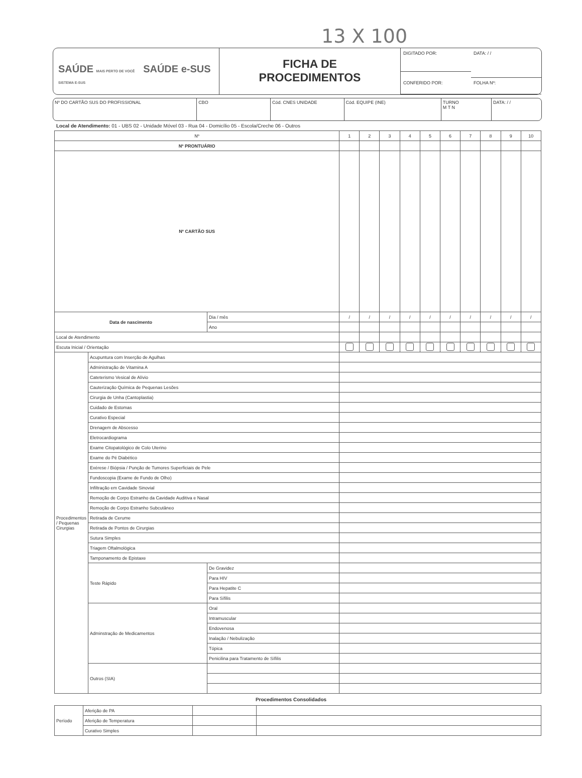13 X 100
SAÚDE MAIS PERTO DE VOCÊ SAÚDE e-SUS SISTEMA E-SUS
FICHA DE
PROCEDIMENTOS
DIGITADO POR:
DATA: / /
CONFERIDO POR:
FOLHA Nº:
Nº DO CARTÃO SUS DO PROFISSIONAL
CBO Cód. CNES UNIDADE Cód. EQUIPE (INE) TURNO
M T N
DATA: / /
Local de Atendimento: 01 - UBS 02 - Unidade Móvel 03 - Rua 04 - Domicílio 05 - Escola/Creche 06 - Outros
| Nº | | | 1 | 2 | 3 | 4 | 5 | 6 | 7 | 8 | 9 | 10 |
| --- | --- | --- | --- | --- | --- | --- | --- | --- | --- | --- | --- | --- |
| Nº PRONTUÁRIO | | | | | | | | | | | | |
| Nº CARTÃO SUS | | | | | | | | | | | | |
| Data de nascimento | | Dia / mês | / | / | / | / | / | / | / | / | / | / |
| | | Ano | | | | | | | | | | |
| Local de Atendimento | | | | | | | | | | | | |
| Escuta Inicial / Orientação | | | | | | | | | | | | |
| Procedimentos / Pequenas Cirurgias | Acupuntura com Inserção de Agulhas | | | | | | | | | | | |
| | Administração de Vitamina A | | | | | | | | | | | |
| | Cateterismo Vesical de Alívio | | | | | | | | | | | |
| | Cauterização Química de Pequenas Lesões | | | | | | | | | | | |
| | Cirurgia de Unha (Cantoplastia) | | | | | | | | | | | |
| | Cuidado de Estomas | | | | | | | | | | | |
| | Curativo Especial | | | | | | | | | | | |
| | Drenagem de Abscesso | | | | | | | | | | | |
| | Eletrocardiograma | | | | | | | | | | | |
| | Exame Citopatológico de Colo Uterino | | | | | | | | | | | |
| | Exame do Pé Diabético | | | | | | | | | | | |
| | Exérese / Biópsia / Punção de Tumores Superficiais de Pele | | | | | | | | | | | |
| | Fundoscopia (Exame de Fundo de Olho) | | | | | | | | | | | |
| | Infiltração em Cavidade Sinovial | | | | | | | | | | | |
| | Remoção de Corpo Estranho da Cavidade Auditiva e Nasal | | | | | | | | | | | |
| | Remoção de Corpo Estranho Subcutâneo | | | | | | | | | | | |
| | Retirada de Cerume | | | | | | | | | | | |
| | Retirada de Pontos de Cirurgias | | | | | | | | | | | |
| | Sutura Simples | | | | | | | | | | | |
| | Triagem Oftalmológica | | | | | | | | | | | |
| | Tamponamento de Epistaxe | | | | | | | | | | | |
| | Teste Rápido | De Gravidez | | | | | | | | | | |
| | | Para HIV | | | | | | | | | | |
| | | Para Hepatite C | | | | | | | | | | |
| | | Para Sífilis | | | | | | | | | | |
| | Adminstração de Medicamentos | Oral | | | | | | | | | | |
| | | Intramuscular | | | | | | | | | | |
| | | Endovenosa | | | | | | | | | | |
| | | Inalação / Nebulização | | | | | | | | | | |
| | | Tópica | | | | | | | | | | |
| | | Penicilina para Tratamento de Sífilis | | | | | | | | | | |
| | Outros (SIA) | | | | | | | | | | | |
Procedimentos Consolidados
| Período | Aferição de PA | | |
| | Aferição de Temperatura | | |
| | Curativo Simples | | |